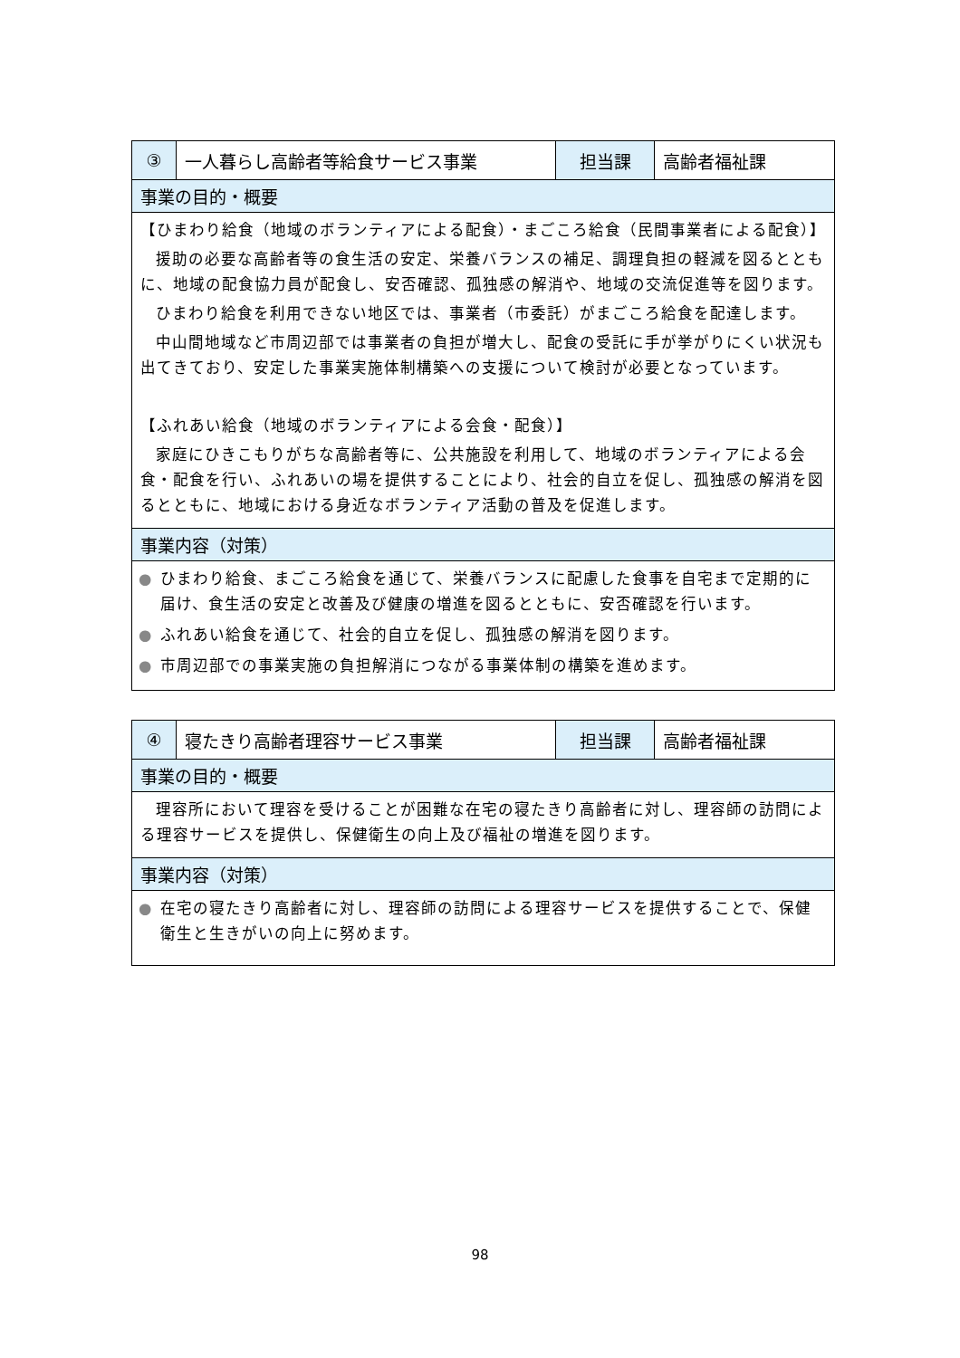| ③ | 一人暮らし高齢者等給食サービス事業 | 担当課 | 高齢者福祉課 |
| 事業の目的・概要 | | | |
| 【ひまわり給食（地域のボランティアによる配食）・まごころ給食（民間事業者による配食）】 援助の必要な高齢者等の食生活の安定、栄養バランスの補足、調理負担の軽減を図るとともに、地域の配食協力員が配食し、安否確認、孤独感の解消や、地域の交流促進等を図ります。 ひまわり給食を利用できない地区では、事業者（市委託）がまごころ給食を配達します。 中山間地域など市周辺部では事業者の負担が増大し、配食の受託に手が挙がりにくい状況も出てきており、安定した事業実施体制構築への支援について検討が必要となっています。 【ふれあい給食（地域のボランティアによる会食・配食）】 家庭にひきこもりがちな高齢者等に、公共施設を利用して、地域のボランティアによる会食・配食を行い、ふれあいの場を提供することにより、社会的自立を促し、孤独感の解消を図るとともに、地域における身近なボランティア活動の普及を促進します。 | | | |
| 事業内容（対策） | | | |
| ● ひまわり給食、まごころ給食を通じて、栄養バランスに配慮した食事を自宅まで定期的に届け、食生活の安定と改善及び健康の増進を図るとともに、安否確認を行います。 ● ふれあい給食を通じて、社会的自立を促し、孤独感の解消を図ります。 ● 市周辺部での事業実施の負担解消につながる事業体制の構築を進めます。 | | | |
| ④ | 寝たきり高齢者理容サービス事業 | 担当課 | 高齢者福祉課 |
| 事業の目的・概要 | | | |
| 理容所において理容を受けることが困難な在宅の寝たきり高齢者に対し、理容師の訪問による理容サービスを提供し、保健衛生の向上及び福祉の増進を図ります。 | | | |
| 事業内容（対策） | | | |
| ● 在宅の寝たきり高齢者に対し、理容師の訪問による理容サービスを提供することで、保健衛生と生きがいの向上に努めます。 | | | |
98